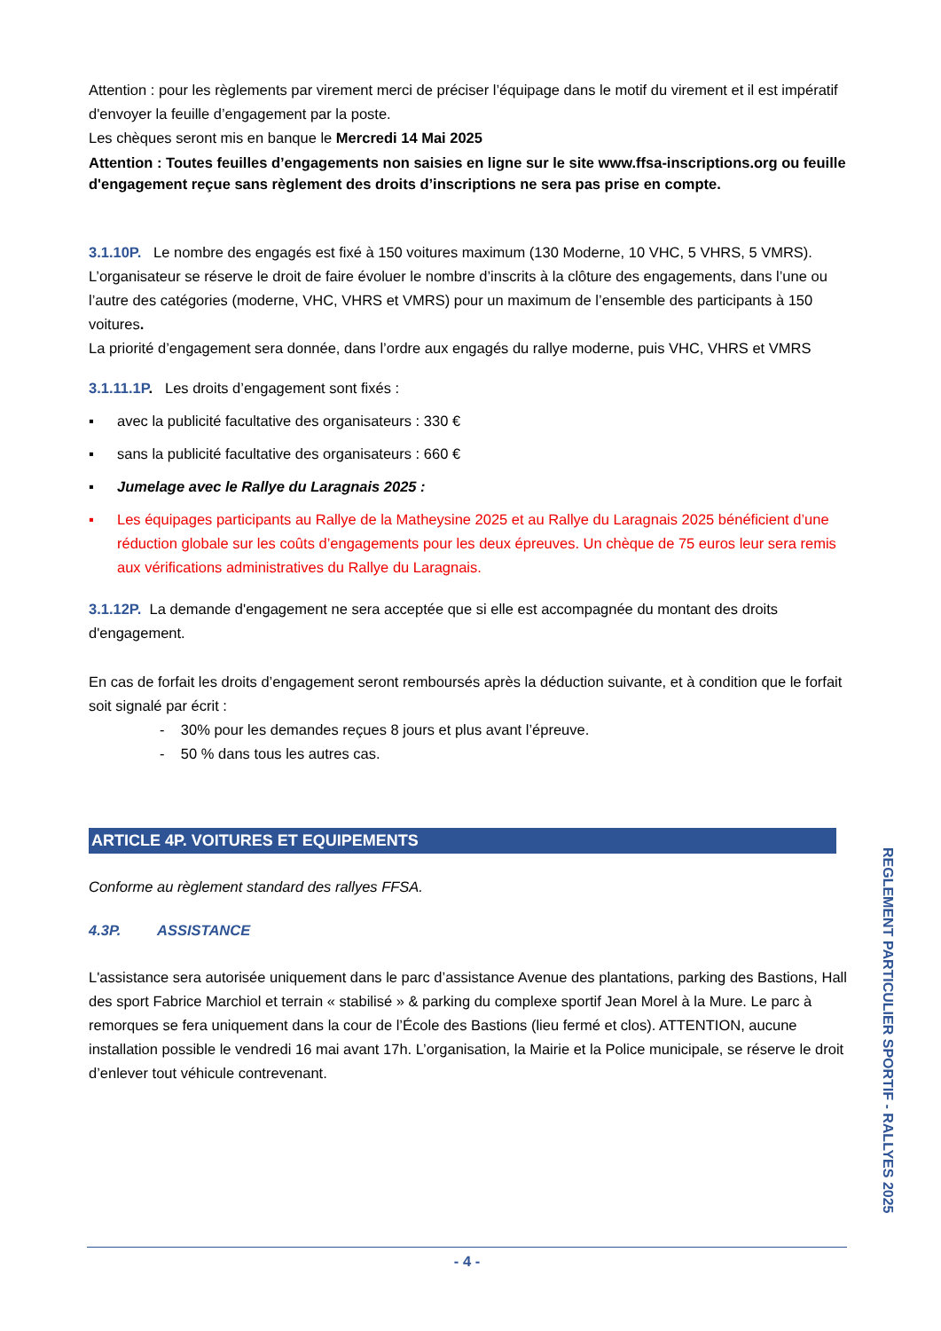Attention : pour les règlements par virement merci de préciser l’équipage dans le motif du virement et il est impératif d'envoyer la feuille d’engagement par la poste.
Les chèques seront mis en banque le Mercredi 14 Mai 2025
Attention : Toutes feuilles d’engagements non saisies en ligne sur le site www.ffsa-inscriptions.org ou feuille d'engagement reçue sans règlement des droits d’inscriptions ne sera pas prise en compte.
3.1.10P. Le nombre des engagés est fixé à 150 voitures maximum (130 Moderne, 10 VHC, 5 VHRS, 5 VMRS).
L’organisateur se réserve le droit de faire évoluer le nombre d’inscrits à la clôture des engagements, dans l’une ou l’autre des catégories (moderne, VHC, VHRS et VMRS) pour un maximum de l’ensemble des participants à 150 voitures.
La priorité d’engagement sera donnée, dans l’ordre aux engagés du rallye moderne, puis VHC, VHRS et VMRS
3.1.11.1P. Les droits d’engagement sont fixés :
▪ avec la publicité facultative des organisateurs : 330 €
▪ sans la publicité facultative des organisateurs : 660 €
▪ Jumelage avec le Rallye du Laragnais 2025 :
▪ Les équipages participants au Rallye de la Matheysine 2025 et au Rallye du Laragnais 2025 bénéficient d’une réduction globale sur les coûts d’engagements pour les deux épreuves. Un chèque de 75 euros leur sera remis aux vérifications administratives du Rallye du Laragnais.
3.1.12P. La demande d'engagement ne sera acceptée que si elle est accompagnée du montant des droits d'engagement.
En cas de forfait les droits d’engagement seront remboursés après la déduction suivante, et à condition que le forfait soit signalé par écrit :
- 30% pour les demandes reçues 8 jours et plus avant l’épreuve.
- 50 % dans tous les autres cas.
ARTICLE 4P. VOITURES ET EQUIPEMENTS
Conforme au règlement standard des rallyes FFSA.
4.3P. ASSISTANCE
L'assistance sera autorisée uniquement dans le parc d’assistance Avenue des plantations, parking des Bastions, Hall des sport Fabrice Marchiol et terrain « stabilisé » & parking du complexe sportif Jean Morel à la Mure. Le parc à remorques se fera uniquement dans la cour de l’École des Bastions (lieu fermé et clos). ATTENTION, aucune installation possible le vendredi 16 mai avant 17h. L’organisation, la Mairie et la Police municipale, se réserve le droit d’enlever tout véhicule contrevenant.
REGLEMENT PARTICULIER SPORTIF - RALLYES 2025
- 4 -